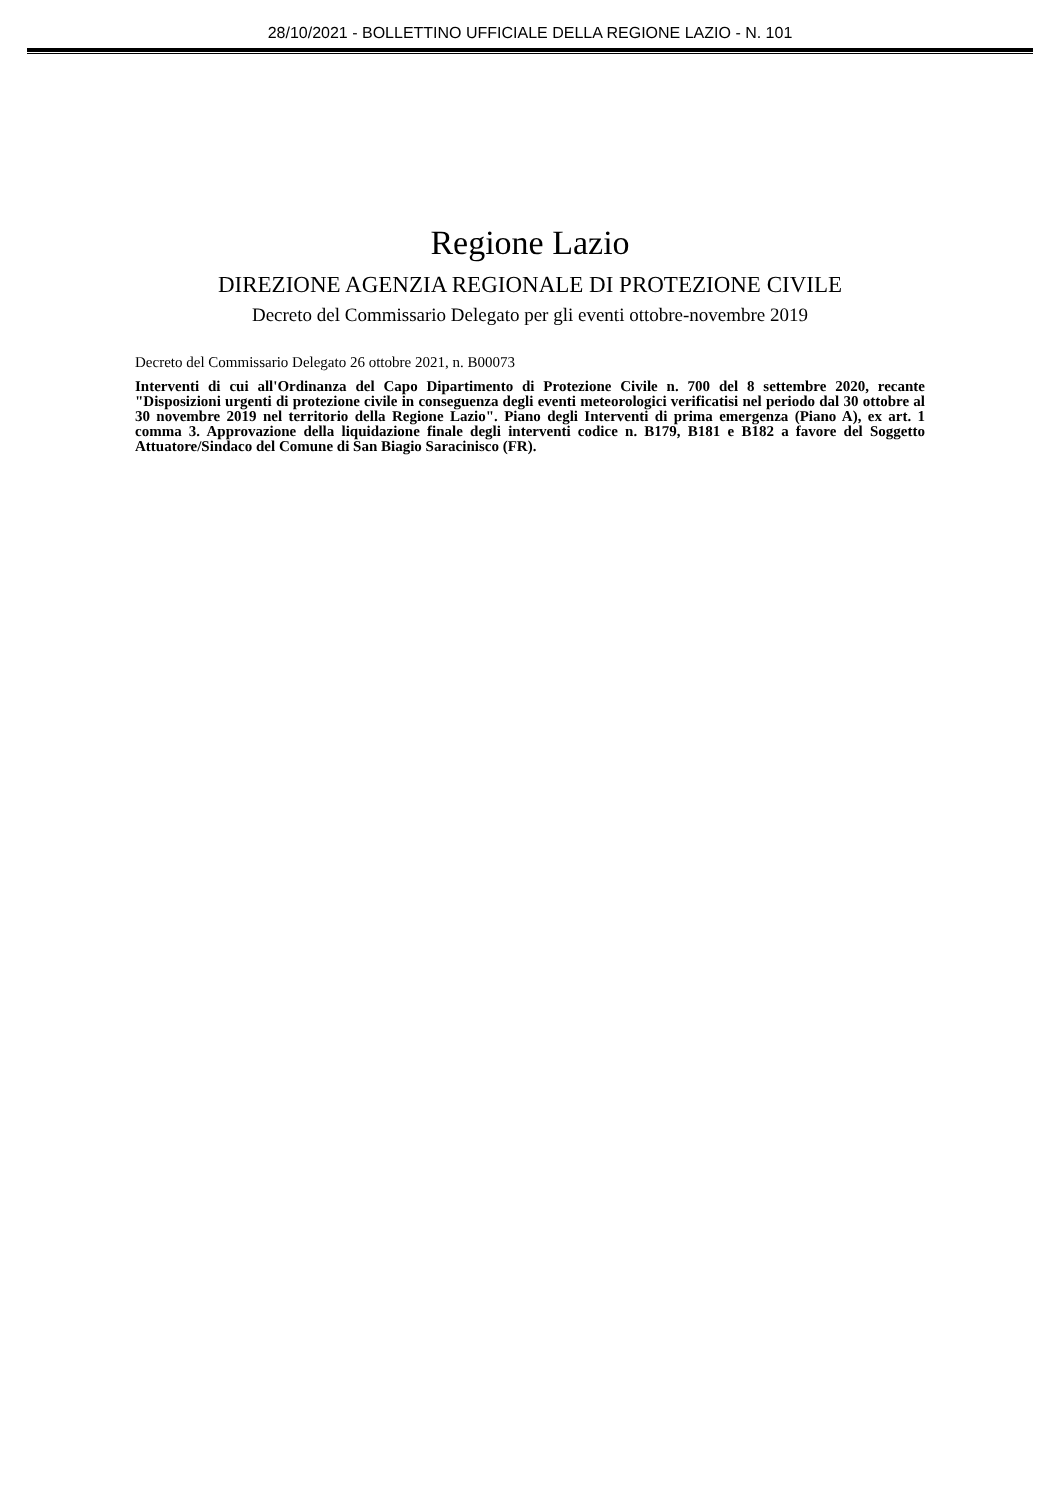28/10/2021 - BOLLETTINO UFFICIALE DELLA REGIONE LAZIO - N. 101
Regione Lazio
DIREZIONE AGENZIA REGIONALE DI PROTEZIONE CIVILE
Decreto del Commissario Delegato per gli eventi ottobre-novembre 2019
Decreto del Commissario Delegato 26 ottobre 2021, n. B00073
Interventi di cui all'Ordinanza del Capo Dipartimento di Protezione Civile n. 700 del 8 settembre 2020, recante "Disposizioni urgenti di protezione civile in conseguenza degli eventi meteorologici verificatisi nel periodo dal 30 ottobre al 30 novembre 2019 nel territorio della Regione Lazio". Piano degli Interventi di prima emergenza (Piano A), ex art. 1 comma 3. Approvazione della liquidazione finale degli interventi codice n. B179, B181 e B182 a favore del Soggetto Attuatore/Sindaco del Comune di San Biagio Saracinisco (FR).